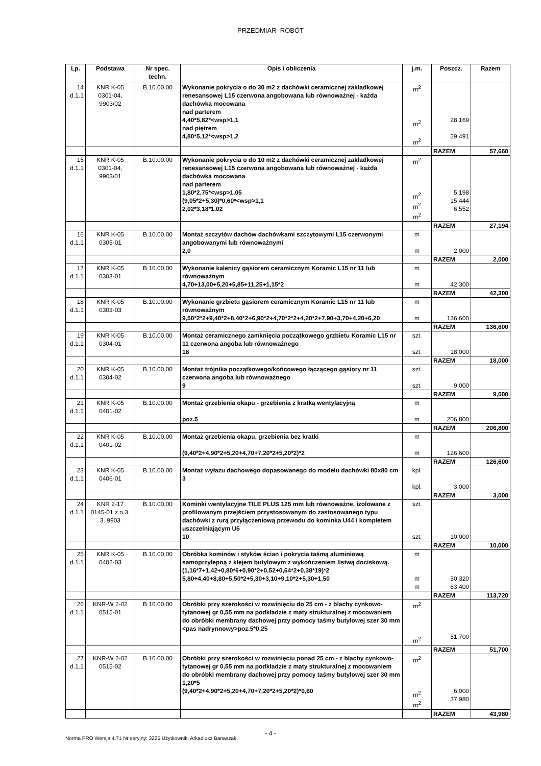PRZEDMIAR ROBÓT
| Lp. | Podstawa | Nr spec. techn. | Opis i obliczenia | j.m. | Poszcz. | Razem |
| --- | --- | --- | --- | --- | --- | --- |
| 14 d.1.1 | KNR K-05 0301-04, 9903/02 | B.10.00.00 | Wykonanie pokrycia o do 30 m2 z dachówki ceramicznej zakładkowej renesansowej L15 czerwona angobowana lub równoważnej - każda dachówka mocowana nad parterem 4,40*5,82*<wsp>1,1 nad piętrem 4,80*5,12*<wsp>1,2 | m<sup>2</sup> m<sup>2</sup> m<sup>2</sup> | 28,169 29,491 | |
| | | | | | RAZEM | 57,660 |
| 15 d.1.1 | KNR K-05 0301-04, 9903/01 | B.10.00.00 | Wykonanie pokrycia o do 10 m2 z dachówki ceramicznej zakładkowej renesansowej L15 czerwona angobowana lub równoważnej - każda dachówka mocowana nad parterem 1,80*2,75*<wsp>1,05 (9,05*2+5,30)*0,60*<wsp>1,1 2,02*3,18*1,02 | m<sup>2</sup> m<sup>2</sup> m<sup>2</sup> m<sup>2</sup> | 5,198 15,444 6,552 | |
| | | | | | RAZEM | 27,194 |
| 16 d.1.1 | KNR K-05 0305-01 | B.10.00.00 | Montaż szczytów dachów dachówkami szczytowymi L15 czerwonymi angobowanymi lub równoważnymi 2,0 | m m | 2,000 | |
| | | | | | RAZEM | 2,000 |
| 17 d.1.1 | KNR K-05 0303-01 | B.10.00.00 | Wykonanie kalenicy gąsiorem ceramicznym Koramic L15 nr 11 lub równoważnym 4,70+13,00+5,20+5,85+11,25+1,15*2 | m m | 42,300 | |
| | | | | | RAZEM | 42,300 |
| 18 d.1.1 | KNR K-05 0303-03 | B.10.00.00 | Wykonanie grzbietu gąsiorem ceramicznym Koramic L15 nr 11 lub równoważnym 9,50*2*2+9,40*2+8,40*2+6,90*2+4,70*2*2+4,20*2+7,90+3,70+4,20+6,20 | m m | 136,600 | |
| | | | | | RAZEM | 136,600 |
| 19 d.1.1 | KNR K-05 0304-01 | B.10.00.00 | Montaż ceramicznego zamknięcia początkowego grzbietu Koramic L15 nr 11 czerwona angoba lub równoważnego 18 | szt. szt. | 18,000 | |
| | | | | | RAZEM | 18,000 |
| 20 d.1.1 | KNR K-05 0304-02 | B.10.00.00 | Montaż trójnika początkowego/końcowego łączącego gąsiory nr 11 czerwona angoba lub równoważnego 9 | szt. szt. | 9,000 | |
| | | | | | RAZEM | 9,000 |
| 21 d.1.1 | KNR K-05 0401-02 | B.10.00.00 | Montaż grzebienia okapu - grzebienia z kratką wentylacyjną poz.5 | m m | 206,800 | |
| | | | | | RAZEM | 206,800 |
| 22 d.1.1 | KNR K-05 0401-02 | B.10.00.00 | Montaż grzebienia okapu, grzebienia bez kratki (9,40*2+4,90*2+5,20+4,70+7,20*2+5,20*2)*2 | m m | 126,600 | |
| | | | | | RAZEM | 126,600 |
| 23 d.1.1 | KNR K-05 0406-01 | B.10.00.00 | Montaż wyłazu dachowego dopasowanego do modelu dachówki 80x80 cm 3 | kpl. kpl. | 3,000 | |
| | | | | | RAZEM | 3,000 |
| 24 d.1.1 | KNR 2-17 0145-01 z.o.3. 3. 9903 | B.10.00.00 | Kominki wentylacyjne TILE PLUS 125 mm lub równoważne, izolowane z profilowanym przejściem przystosowanym do zastosowanego typu dachówki z rurą przyłączeniową przewodu do kominka U44 i kompletem uszczelniającym U5 10 | szt. szt. | 10,000 | |
| | | | | | RAZEM | 10,000 |
| 25 d.1.1 | KNR K-05 0402-03 | B.10.00.00 | Obróbka kominów i styków ścian i pokrycia taśmą aluminiową samoprzylepną z klejem butylowym z wykończeniem listwą dociskową. (1,16*7+1,42+0,80*6+0,90*2+0,52+0,64*2+0,38*19)*2 5,80+4,40+8,80+5,50*2+5,30+3,10+9,10*2+5,30+1,50 | m m m | 50,320 63,400 | |
| | | | | | RAZEM | 113,720 |
| 26 d.1.1 | KNR-W 2-02 0515-01 | B.10.00.00 | Obróbki przy szerokości w rozwinięciu do 25 cm - z blachy cynkowo-tytanowej gr 0,55 mm na podkładzie z maty strukturalnej z mocowaniem do obróbki membrany dachowej przy pomocy taśmy butylowej szer 30 mm <pas nadrynnowy>poz.5*0,25 | m<sup>2</sup> m<sup>2</sup> | 51,700 | |
| | | | | | RAZEM | 51,700 |
| 27 d.1.1 | KNR-W 2-02 0515-02 | B.10.00.00 | Obróbki przy szerokości w rozwinięciu ponad 25 cm - z blachy cynkowo-tytanowej gr 0,55 mm na podkładzie z maty strukturalnej z mocowaniem do obróbki membrany dachowej przy pomocy taśmy butylowej szer 30 mm 1,20*5 (9,40*2+4,90*2+5,20+4,70+7,20*2+5,20*2)*0,60 | m<sup>2</sup> m<sup>2</sup> m<sup>2</sup> | 6,000 37,980 | |
| | | | | | RAZEM | 43,980 |
- 4 -
Norma PRO Wersja 4.71 Nr seryjny: 3225 Użytkownik: Arkadiusz Banaszak